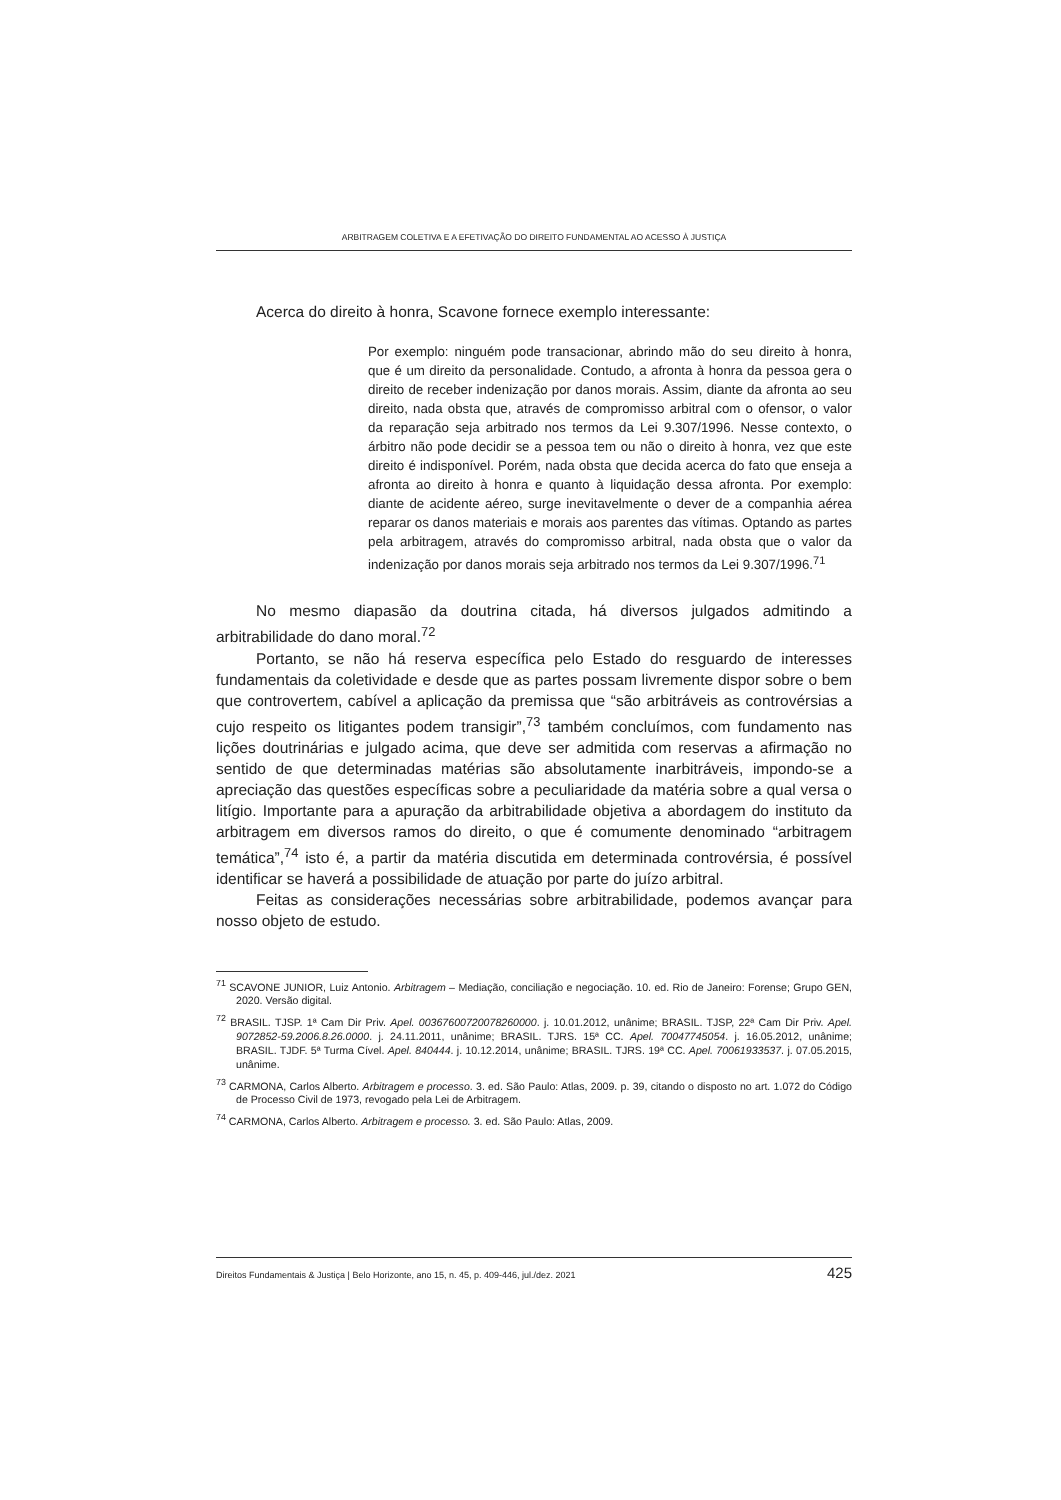ARBITRAGEM COLETIVA E A EFETIVAÇÃO DO DIREITO FUNDAMENTAL AO ACESSO À JUSTIÇA
Acerca do direito à honra, Scavone fornece exemplo interessante:
Por exemplo: ninguém pode transacionar, abrindo mão do seu direito à honra, que é um direito da personalidade. Contudo, a afronta à honra da pessoa gera o direito de receber indenização por danos morais. Assim, diante da afronta ao seu direito, nada obsta que, através de compromisso arbitral com o ofensor, o valor da reparação seja arbitrado nos termos da Lei 9.307/1996. Nesse contexto, o árbitro não pode decidir se a pessoa tem ou não o direito à honra, vez que este direito é indisponível. Porém, nada obsta que decida acerca do fato que enseja a afronta ao direito à honra e quanto à liquidação dessa afronta. Por exemplo: diante de acidente aéreo, surge inevitavelmente o dever de a companhia aérea reparar os danos materiais e morais aos parentes das vítimas. Optando as partes pela arbitragem, através do compromisso arbitral, nada obsta que o valor da indenização por danos morais seja arbitrado nos termos da Lei 9.307/1996.<sup>71</sup>
No mesmo diapasão da doutrina citada, há diversos julgados admitindo a arbitrabilidade do dano moral.<sup>72</sup>
Portanto, se não há reserva específica pelo Estado do resguardo de interesses fundamentais da coletividade e desde que as partes possam livremente dispor sobre o bem que controvertem, cabível a aplicação da premissa que “são arbitráveis as controvérsias a cujo respeito os litigantes podem transigir”,<sup>73</sup> também concluímos, com fundamento nas lições doutrinárias e julgado acima, que deve ser admitida com reservas a afirmação no sentido de que determinadas matérias são absolutamente inarbitráveis, impondo-se a apreciação das questões específicas sobre a peculiaridade da matéria sobre a qual versa o litígio. Importante para a apuração da arbitrabilidade objetiva a abordagem do instituto da arbitragem em diversos ramos do direito, o que é comumente denominado “arbitragem temática”,<sup>74</sup> isto é, a partir da matéria discutida em determinada controvérsia, é possível identificar se haverá a possibilidade de atuação por parte do juízo arbitral.
Feitas as considerações necessárias sobre arbitrabilidade, podemos avançar para nosso objeto de estudo.
<sup>71</sup> SCAVONE JUNIOR, Luiz Antonio. Arbitragem – Mediação, conciliação e negociação. 10. ed. Rio de Janeiro: Forense; Grupo GEN, 2020. Versão digital.
<sup>72</sup> BRASIL. TJSP. 1ª Cam Dir Priv. Apel. 00367600720078260000. j. 10.01.2012, unânime; BRASIL. TJSP, 22ª Cam Dir Priv. Apel. 9072852-59.2006.8.26.0000. j. 24.11.2011, unânime; BRASIL. TJRS. 15ª CC. Apel. 70047745054. j. 16.05.2012, unânime; BRASIL. TJDF. 5ª Turma Cível. Apel. 840444. j. 10.12.2014, unânime; BRASIL. TJRS. 19ª CC. Apel. 70061933537. j. 07.05.2015, unânime.
<sup>73</sup> CARMONA, Carlos Alberto. Arbitragem e processo. 3. ed. São Paulo: Atlas, 2009. p. 39, citando o disposto no art. 1.072 do Código de Processo Civil de 1973, revogado pela Lei de Arbitragem.
<sup>74</sup> CARMONA, Carlos Alberto. Arbitragem e processo. 3. ed. São Paulo: Atlas, 2009.
Direitos Fundamentais & Justiça | Belo Horizonte, ano 15, n. 45, p. 409-446, jul./dez. 2021 425